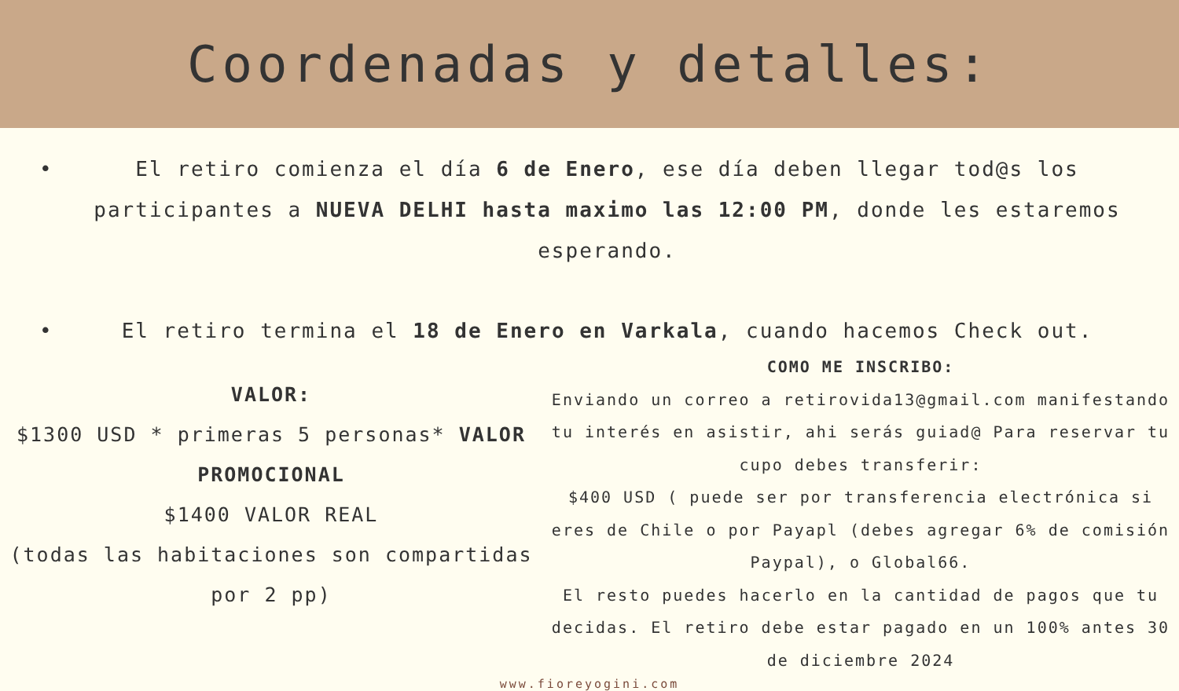Coordenadas y detalles:
• El retiro comienza el día 6 de Enero, ese día deben llegar tod@s los participantes a NUEVA DELHI hasta maximo las 12:00 PM, donde les estaremos esperando.
• El retiro termina el 18 de Enero en Varkala, cuando hacemos Check out.
VALOR:
$1300 USD * primeras 5 personas* VALOR PROMOCIONAL
$1400 VALOR REAL
(todas las habitaciones son compartidas por 2 pp)
COMO ME INSCRIBO:
Enviando un correo a retirovida13@gmail.com manifestando tu interés en asistir, ahi serás guiad@ Para reservar tu cupo debes transferir:
$400 USD ( puede ser por transferencia electrónica si eres de Chile o por Payapl (debes agregar 6% de comisión Paypal), o Global66.
El resto puedes hacerlo en la cantidad de pagos que tu decidas. El retiro debe estar pagado en un 100% antes 30 de diciembre 2024
www.fioreyogini.com